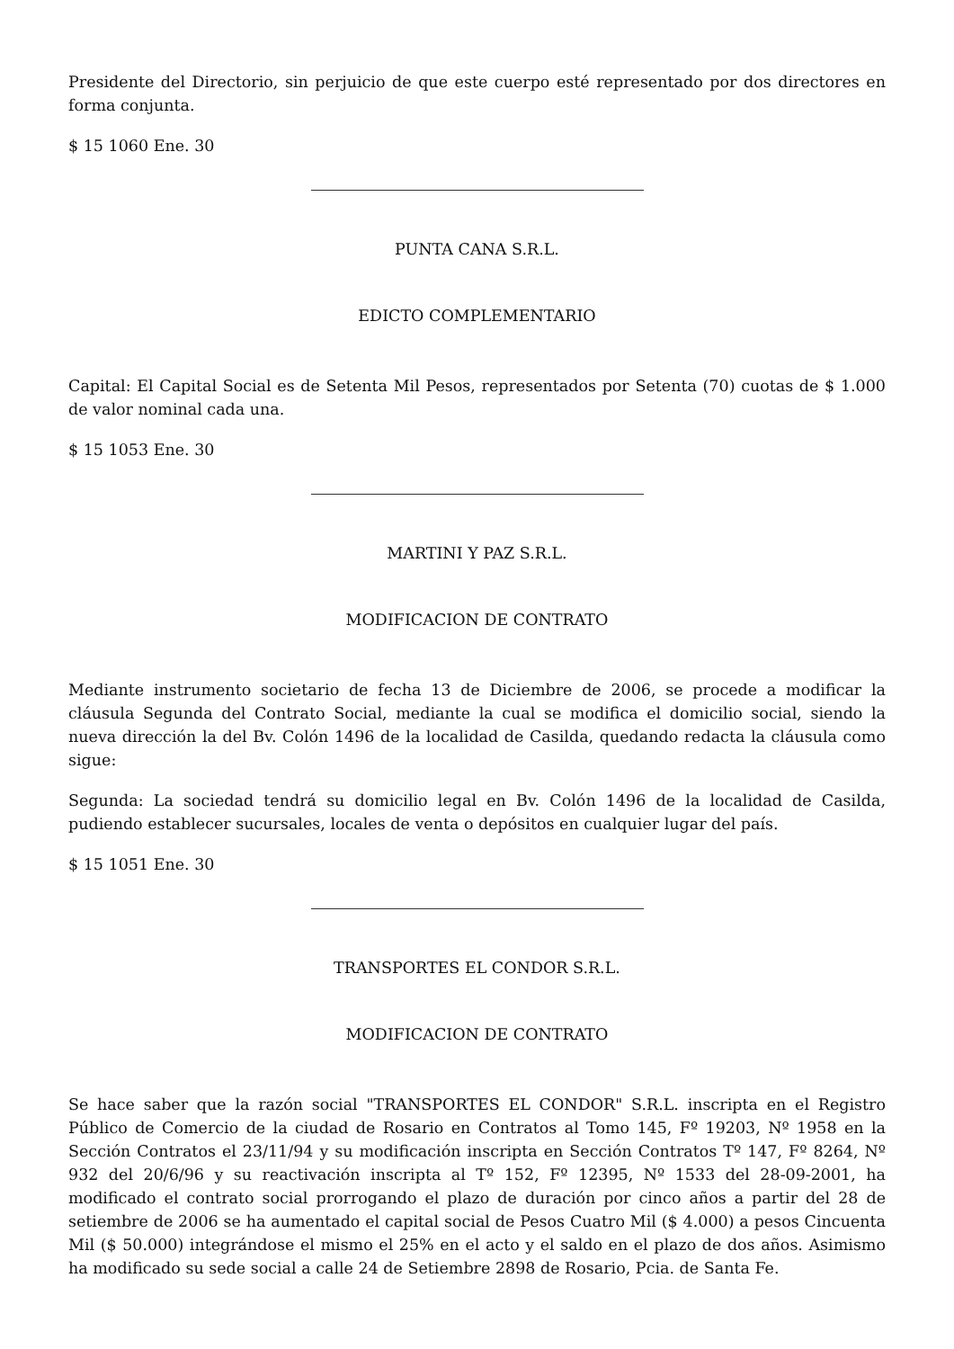Presidente del Directorio, sin perjuicio de que este cuerpo esté representado por dos directores en forma conjunta.
$ 15 1060 Ene. 30
PUNTA CANA S.R.L.
EDICTO COMPLEMENTARIO
Capital: El Capital Social es de Setenta Mil Pesos, representados por Setenta (70) cuotas de $ 1.000 de valor nominal cada una.
$ 15 1053 Ene. 30
MARTINI Y PAZ S.R.L.
MODIFICACION DE CONTRATO
Mediante instrumento societario de fecha 13 de Diciembre de 2006, se procede a modificar la cláusula Segunda del Contrato Social, mediante la cual se modifica el domicilio social, siendo la nueva dirección la del Bv. Colón 1496 de la localidad de Casilda, quedando redacta la cláusula como sigue:
Segunda: La sociedad tendrá su domicilio legal en Bv. Colón 1496 de la localidad de Casilda, pudiendo establecer sucursales, locales de venta o depósitos en cualquier lugar del país.
$ 15 1051 Ene. 30
TRANSPORTES EL CONDOR S.R.L.
MODIFICACION DE CONTRATO
Se hace saber que la razón social "TRANSPORTES EL CONDOR" S.R.L. inscripta en el Registro Público de Comercio de la ciudad de Rosario en Contratos al Tomo 145, Fº 19203, Nº 1958 en la Sección Contratos el 23/11/94 y su modificación inscripta en Sección Contratos Tº 147, Fº 8264, Nº 932 del 20/6/96 y su reactivación inscripta al Tº 152, Fº 12395, Nº 1533 del 28-09-2001, ha modificado el contrato social prorrogando el plazo de duración por cinco años a partir del 28 de setiembre de 2006 se ha aumentado el capital social de Pesos Cuatro Mil ($ 4.000) a pesos Cincuenta Mil ($ 50.000) integrándose el mismo el 25% en el acto y el saldo en el plazo de dos años. Asimismo ha modificado su sede social a calle 24 de Setiembre 2898 de Rosario, Pcia. de Santa Fe.